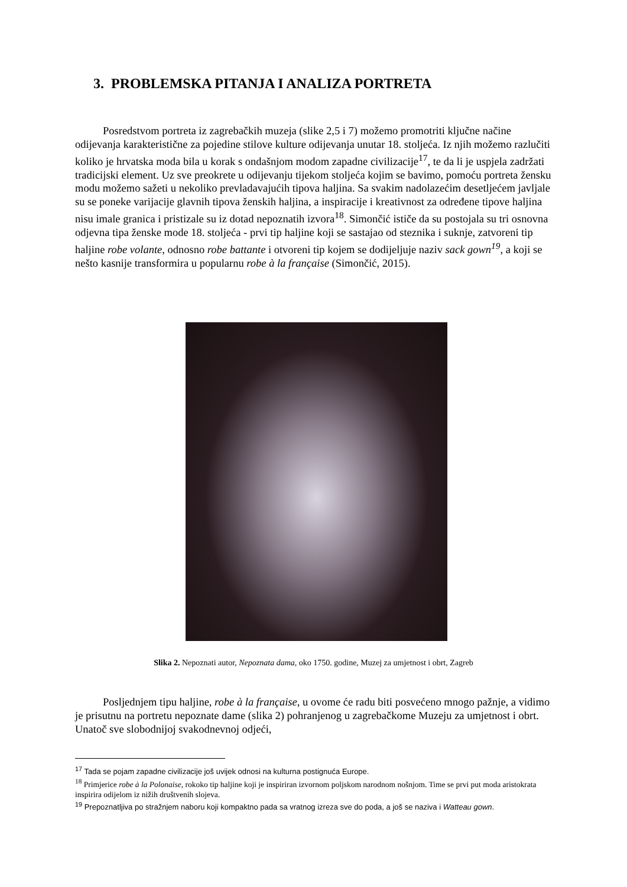3. PROBLEMSKA PITANJA I ANALIZA PORTRETA
Posredstvom portreta iz zagrebačkih muzeja (slike 2,5 i 7) možemo promotriti ključne načine odijevanja karakteristične za pojedine stilove kulture odijevanja unutar 18. stoljeća. Iz njih možemo razlučiti koliko je hrvatska moda bila u korak s ondašnjom modom zapadne civilizacije<sup>17</sup>, te da li je uspjela zadržati tradicijski element. Uz sve preokrete u odijevanju tijekom stoljeća kojim se bavimo, pomoću portreta žensku modu možemo sažeti u nekoliko prevladavajućih tipova haljina. Sa svakim nadolazećim desetljećem javljale su se poneke varijacije glavnih tipova ženskih haljina, a inspiracije i kreativnost za određene tipove haljina nisu imale granica i pristizale su iz dotad nepoznatih izvora<sup>18</sup>. Simončić ističe da su postojala su tri osnovna odjevna tipa ženske mode 18. stoljeća - prvi tip haljine koji se sastajao od steznika i suknje, zatvoreni tip haljine robe volante, odnosno robe battante i otvoreni tip kojem se dodijeljuje naziv sack gown<sup>19</sup>, a koji se nešto kasnije transformira u popularnu robe à la française (Simončić, 2015).
Slika 2. Nepoznati autor, Nepoznata dama, oko 1750. godine, Muzej za umjetnost i obrt, Zagreb
Posljednjem tipu haljine, robe à la française, u ovome će radu biti posvećeno mnogo pažnje, a vidimo je prisutnu na portretu nepoznate dame (slika 2) pohranjenog u zagrebačkome Muzeju za umjetnost i obrt. Unatoč sve slobodnijoj svakodnevnoj odjeći,
<sup>17</sup> Tada se pojam zapadne civilizacije još uvijek odnosi na kulturna postignuća Europe.
<sup>18</sup> Primjerice robe à la Polonaise, rokoko tip haljine koji je inspiriran izvornom poljskom narodnom nošnjom. Time se prvi put moda aristokrata inspirira odijelom iz nižih društvenih slojeva.
<sup>19</sup> Prepoznatljiva po stražnjem naboru koji kompaktno pada sa vratnog izreza sve do poda, a još se naziva i Watteau gown.